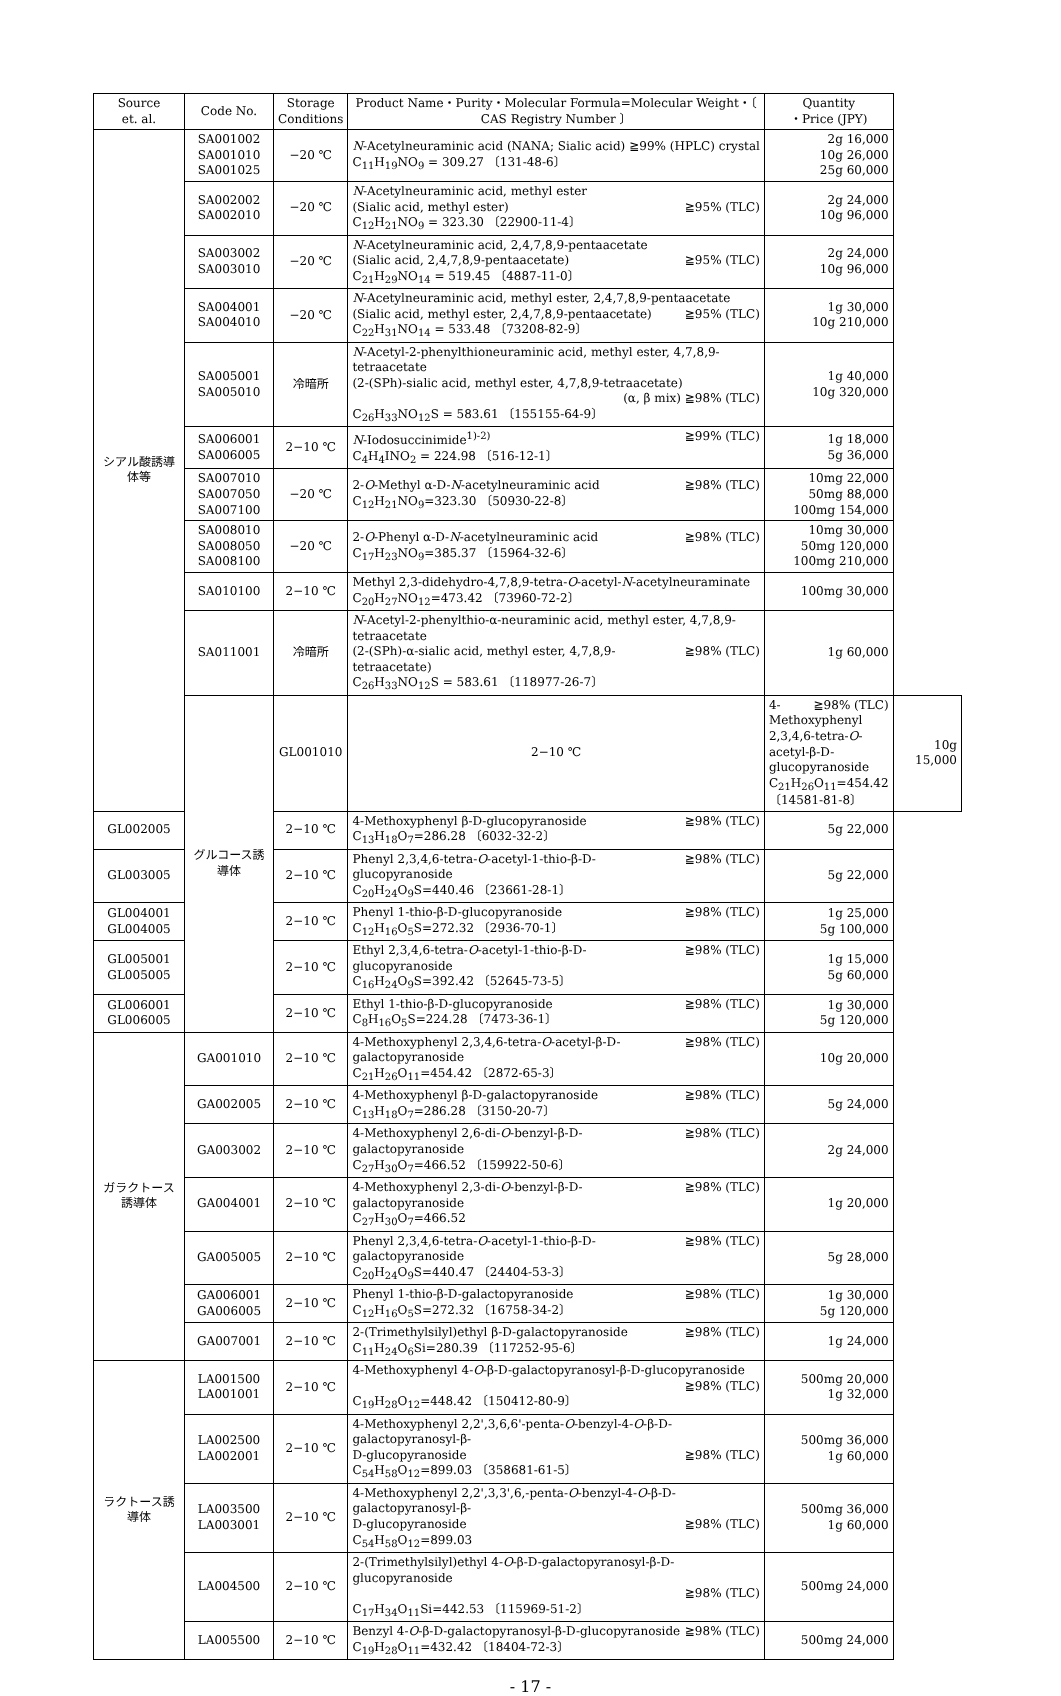| Source et. al. | Code No. | Storage Conditions | Product Name・Purity・Molecular Formula=Molecular Weight・〔 CAS Registry Number 〕 | Quantity ・Price (JPY) | |
| --- | --- | --- | --- | --- | --- |
| シアル酸誘導体等 | SA001002 SA001010 SA001025 | −20 ℃ | ≧99% (HPLC) crystal N -Acetylneuraminic acid (NANA; Sialic acid) C<sub>11</sub>H<sub>19</sub>NO<sub>9</sub> = 309.27 〔131-48-6〕 | 2g 16,000 10g 26,000 25g 60,000 | |
| | SA002002 SA002010 | −20 ℃ | N -Acetylneuraminic acid, methyl ester ≧95% (TLC) (Sialic acid, methyl ester) C<sub>12</sub>H<sub>21</sub>NO<sub>9</sub> = 323.30 〔22900-11-4〕 | 2g 24,000 10g 96,000 | |
| | SA003002 SA003010 | −20 ℃ | N -Acetylneuraminic acid, 2,4,7,8,9-pentaacetate ≧95% (TLC) (Sialic acid, 2,4,7,8,9-pentaacetate) C<sub>21</sub>H<sub>29</sub>NO<sub>14</sub> = 519.45 〔4887-11-0〕 | 2g 24,000 10g 96,000 | |
| | SA004001 SA004010 | −20 ℃ | N -Acetylneuraminic acid, methyl ester, 2,4,7,8,9-pentaacetate ≧95% (TLC) (Sialic acid, methyl ester, 2,4,7,8,9-pentaacetate) C<sub>22</sub>H<sub>31</sub>NO<sub>14</sub> = 533.48 〔73208-82-9〕 | 1g 30,000 10g 210,000 | |
| | SA005001 SA005010 | 冷暗所 | N -Acetyl-2-phenylthioneuraminic acid, methyl ester, 4,7,8,9-tetraacetate (2-(SPh)-sialic acid, methyl ester, 4,7,8,9-tetraacetate) (α, β mix) ≧98% (TLC) C<sub>26</sub>H<sub>33</sub>NO<sub>12</sub>S = 583.61 〔155155-64-9〕 | 1g 40,000 10g 320,000 | |
| | SA006001 SA006005 | 2−10 ℃ | ≧99% (TLC) N -Iodosuccinimide<sup>1)-2)</sup> C<sub>4</sub>H<sub>4</sub>INO<sub>2</sub> = 224.98 〔516-12-1〕 | 1g 18,000 5g 36,000 | |
| | SA007010 SA007050 SA007100 | −20 ℃ | ≧98% (TLC) 2- O -Methyl α-D- N -acetylneuraminic acid C<sub>12</sub>H<sub>21</sub>NO<sub>9</sub>=323.30 〔50930-22-8〕 | 10mg 22,000 50mg 88,000 100mg 154,000 | |
| | SA008010 SA008050 SA008100 | −20 ℃ | ≧98% (TLC) 2- O -Phenyl α-D- N -acetylneuraminic acid C<sub>17</sub>H<sub>23</sub>NO<sub>9</sub>=385.37 〔15964-32-6〕 | 10mg 30,000 50mg 120,000 100mg 210,000 | |
| | SA010100 | 2−10 ℃ | Methyl 2,3-didehydro-4,7,8,9-tetra- O -acetyl- N -acetylneuraminate C<sub>20</sub>H<sub>27</sub>NO<sub>12</sub>=473.42 〔73960-72-2〕 | 100mg 30,000 | |
| | SA011001 | 冷暗所 | N -Acetyl-2-phenylthio-α-neuraminic acid, methyl ester, 4,7,8,9-tetraacetate ≧98% (TLC) (2-(SPh)-α-sialic acid, methyl ester, 4,7,8,9-tetraacetate) C<sub>26</sub>H<sub>33</sub>NO<sub>12</sub>S = 583.61 〔118977-26-7〕 | 1g 60,000 | |
| | グルコース誘導体 | GL001010 | 2−10 ℃ | ≧98% (TLC) 4-Methoxyphenyl 2,3,4,6-tetra- O -acetyl-β-D-glucopyranoside C<sub>21</sub>H<sub>26</sub>O<sub>11</sub>=454.42 〔14581-81-8〕 | 10g 15,000 |
| GL002005 | | 2−10 ℃ | ≧98% (TLC) 4-Methoxyphenyl β-D-glucopyranoside C<sub>13</sub>H<sub>18</sub>O<sub>7</sub>=286.28 〔6032-32-2〕 | 5g 22,000 | |
| GL003005 | | 2−10 ℃ | ≧98% (TLC) Phenyl 2,3,4,6-tetra- O -acetyl-1-thio-β-D-glucopyranoside C<sub>20</sub>H<sub>24</sub>O<sub>9</sub>S=440.46 〔23661-28-1〕 | 5g 22,000 | |
| GL004001 GL004005 | | 2−10 ℃ | ≧98% (TLC) Phenyl 1-thio-β-D-glucopyranoside C<sub>12</sub>H<sub>16</sub>O<sub>5</sub>S=272.32 〔2936-70-1〕 | 1g 25,000 5g 100,000 | |
| GL005001 GL005005 | | 2−10 ℃ | ≧98% (TLC) Ethyl 2,3,4,6-tetra- O -acetyl-1-thio-β-D-glucopyranoside C<sub>16</sub>H<sub>24</sub>O<sub>9</sub>S=392.42 〔52645-73-5〕 | 1g 15,000 5g 60,000 | |
| GL006001 GL006005 | | 2−10 ℃ | ≧98% (TLC) Ethyl 1-thio-β-D-glucopyranoside C<sub>8</sub>H<sub>16</sub>O<sub>5</sub>S=224.28 〔7473-36-1〕 | 1g 30,000 5g 120,000 | |
| ガラクトース誘導体 | GA001010 | 2−10 ℃ | ≧98% (TLC) 4-Methoxyphenyl 2,3,4,6-tetra- O -acetyl-β-D-galactopyranoside C<sub>21</sub>H<sub>26</sub>O<sub>11</sub>=454.42 〔2872-65-3〕 | 10g 20,000 | |
| | GA002005 | 2−10 ℃ | ≧98% (TLC) 4-Methoxyphenyl β-D-galactopyranoside C<sub>13</sub>H<sub>18</sub>O<sub>7</sub>=286.28 〔3150-20-7〕 | 5g 24,000 | |
| | GA003002 | 2−10 ℃ | ≧98% (TLC) 4-Methoxyphenyl 2,6-di- O -benzyl-β-D-galactopyranoside C<sub>27</sub>H<sub>30</sub>O<sub>7</sub>=466.52 〔159922-50-6〕 | 2g 24,000 | |
| | GA004001 | 2−10 ℃ | ≧98% (TLC) 4-Methoxyphenyl 2,3-di- O -benzyl-β-D-galactopyranoside C<sub>27</sub>H<sub>30</sub>O<sub>7</sub>=466.52 | 1g 20,000 | |
| | GA005005 | 2−10 ℃ | ≧98% (TLC) Phenyl 2,3,4,6-tetra- O -acetyl-1-thio-β-D-galactopyranoside C<sub>20</sub>H<sub>24</sub>O<sub>9</sub>S=440.47 〔24404-53-3〕 | 5g 28,000 | |
| | GA006001 GA006005 | 2−10 ℃ | ≧98% (TLC) Phenyl 1-thio-β-D-galactopyranoside C<sub>12</sub>H<sub>16</sub>O<sub>5</sub>S=272.32 〔16758-34-2〕 | 1g 30,000 5g 120,000 | |
| | GA007001 | 2−10 ℃ | ≧98% (TLC) 2-(Trimethylsilyl)ethyl β-D-galactopyranoside C<sub>11</sub>H<sub>24</sub>O<sub>6</sub>Si=280.39 〔117252-95-6〕 | 1g 24,000 | |
| ラクトース誘導体 | LA001500 LA001001 | 2−10 ℃ | 4-Methoxyphenyl 4- O -β-D-galactopyranosyl-β-D-glucopyranoside ≧98% (TLC) C<sub>19</sub>H<sub>28</sub>O<sub>12</sub>=448.42 〔150412-80-9〕 | 500mg 20,000 1g 32,000 | |
| | LA002500 LA002001 | 2−10 ℃ | 4-Methoxyphenyl 2,2',3,6,6'-penta- O -benzyl-4- O -β-D-galactopyranosyl-β- ≧98% (TLC) D-glucopyranoside C<sub>54</sub>H<sub>58</sub>O<sub>12</sub>=899.03 〔358681-61-5〕 | 500mg 36,000 1g 60,000 | |
| | LA003500 LA003001 | 2−10 ℃ | 4-Methoxyphenyl 2,2',3,3',6,-penta- O -benzyl-4- O -β-D-galactopyranosyl-β- ≧98% (TLC) D-glucopyranoside C<sub>54</sub>H<sub>58</sub>O<sub>12</sub>=899.03 | 500mg 36,000 1g 60,000 | |
| | LA004500 | 2−10 ℃ | 2-(Trimethylsilyl)ethyl 4- O -β-D-galactopyranosyl-β-D-glucopyranoside ≧98% (TLC) C<sub>17</sub>H<sub>34</sub>O<sub>11</sub>Si=442.53 〔115969-51-2〕 | 500mg 24,000 | |
| | LA005500 | 2−10 ℃ | ≧98% (TLC) Benzyl 4- O -β-D-galactopyranosyl-β-D-glucopyranoside C<sub>19</sub>H<sub>28</sub>O<sub>11</sub>=432.42 〔18404-72-3〕 | 500mg 24,000 | |
- 17 -